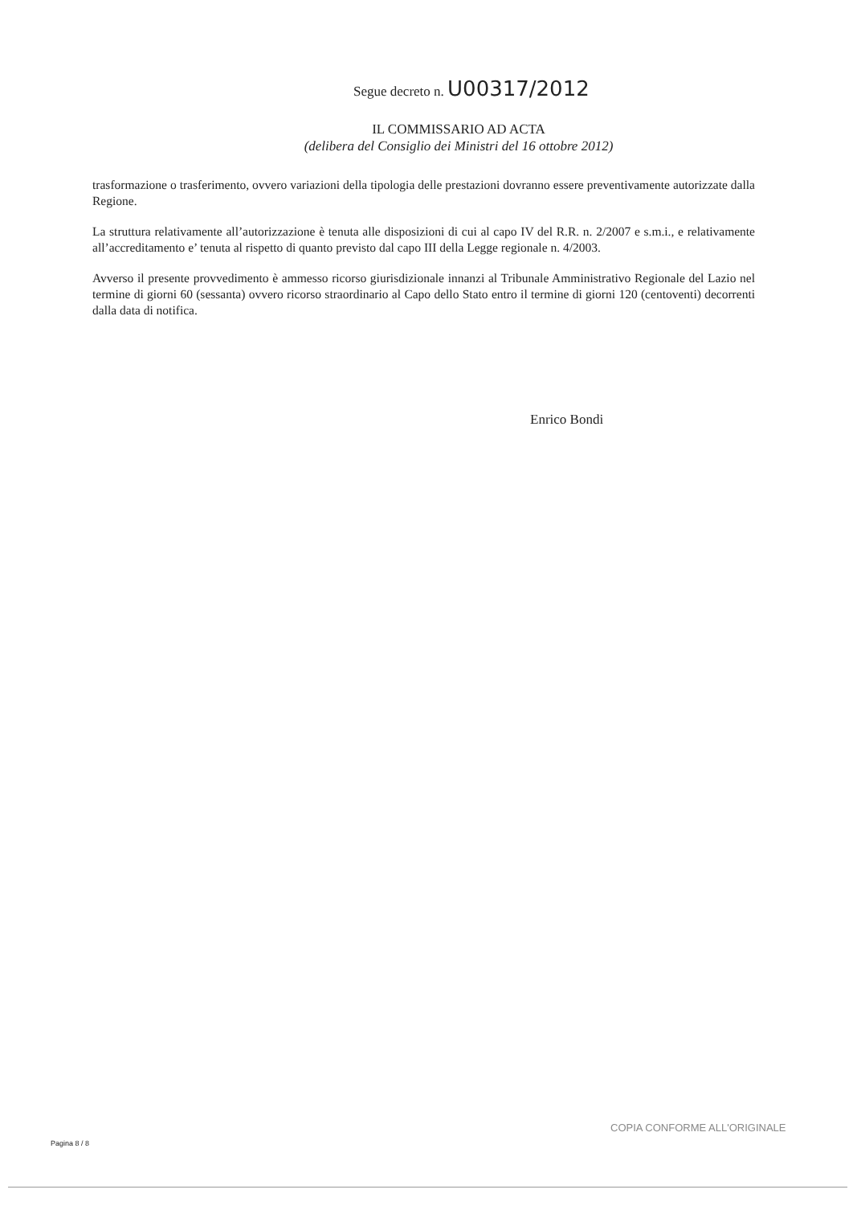Segue decreto n. U00317/2012
IL COMMISSARIO AD ACTA
(delibera del Consiglio dei Ministri del 16 ottobre 2012)
trasformazione o trasferimento, ovvero variazioni della tipologia delle prestazioni dovranno essere preventivamente autorizzate dalla Regione.
La struttura relativamente all’autorizzazione è tenuta alle disposizioni di cui al capo IV del R.R. n. 2/2007 e s.m.i., e relativamente all’accreditamento e’ tenuta al rispetto di quanto previsto dal capo III della Legge regionale n. 4/2003.
Avverso il presente provvedimento è ammesso ricorso giurisdizionale innanzi al Tribunale Amministrativo Regionale del Lazio nel termine di giorni 60 (sessanta) ovvero ricorso straordinario al Capo dello Stato entro il termine di giorni 120 (centoventi) decorrenti dalla data di notifica.
Enrico Bondi
COPIA CONFORME ALL'ORIGINALE
Pagina 8 / 8